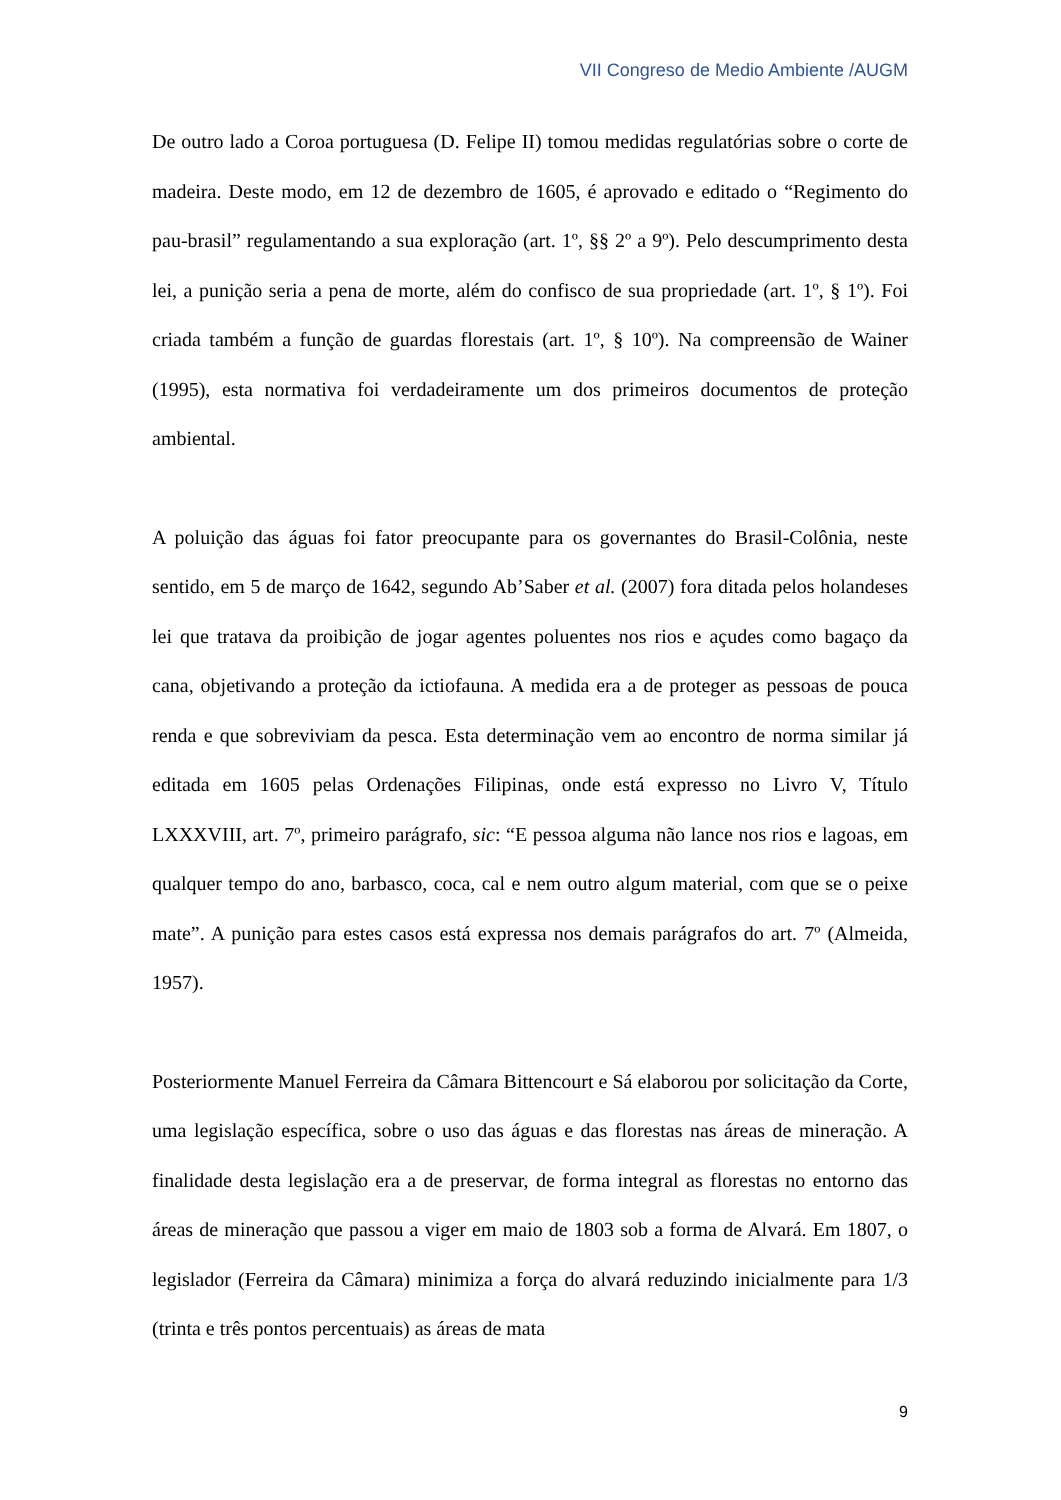VII Congreso de Medio Ambiente /AUGM
De outro lado a Coroa portuguesa (D. Felipe II) tomou medidas regulatórias sobre o corte de madeira. Deste modo, em 12 de dezembro de 1605, é aprovado e editado o “Regimento do pau-brasil” regulamentando a sua exploração (art. 1º, §§ 2º a 9º). Pelo descumprimento desta lei, a punição seria a pena de morte, além do confisco de sua propriedade (art. 1º, § 1º). Foi criada também a função de guardas florestais (art. 1º, § 10º). Na compreensão de Wainer (1995), esta normativa foi verdadeiramente um dos primeiros documentos de proteção ambiental.
A poluição das águas foi fator preocupante para os governantes do Brasil-Colônia, neste sentido, em 5 de março de 1642, segundo Ab’Saber et al. (2007) fora ditada pelos holandeses lei que tratava da proibição de jogar agentes poluentes nos rios e açudes como bagaço da cana, objetivando a proteção da ictiofauna. A medida era a de proteger as pessoas de pouca renda e que sobreviviam da pesca. Esta determinação vem ao encontro de norma similar já editada em 1605 pelas Ordenações Filipinas, onde está expresso no Livro V, Título LXXXVIII, art. 7º, primeiro parágrafo, sic: “E pessoa alguma não lance nos rios e lagoas, em qualquer tempo do ano, barbasco, coca, cal e nem outro algum material, com que se o peixe mate”. A punição para estes casos está expressa nos demais parágrafos do art. 7º (Almeida, 1957).
Posteriormente Manuel Ferreira da Câmara Bittencourt e Sá elaborou por solicitação da Corte, uma legislação específica, sobre o uso das águas e das florestas nas áreas de mineração. A finalidade desta legislação era a de preservar, de forma integral as florestas no entorno das áreas de mineração que passou a viger em maio de 1803 sob a forma de Alvará. Em 1807, o legislador (Ferreira da Câmara) minimiza a força do alvará reduzindo inicialmente para 1/3 (trinta e três pontos percentuais) as áreas de mata
9